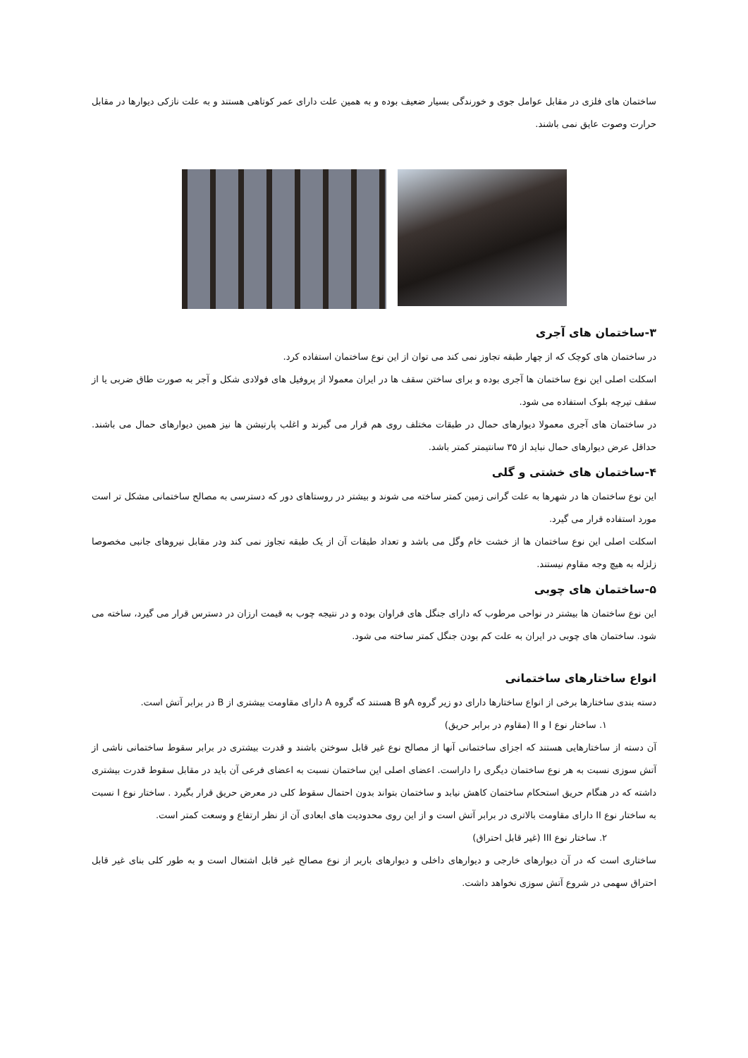ساختمان های فلزی در مقابل عوامل جوی و خورندگی بسیار ضعیف بوده و به همین علت دارای عمر کوتاهی هستند و به علت نازکی دیوارها در مقابل حرارت وصوت عایق نمی باشند.
۳-ساختمان های آجری
در ساختمان های کوچک که از چهار طبقه تجاوز نمی کند می توان از این نوع ساختمان استفاده کرد.
اسکلت اصلی این نوع ساختمان ها آجری بوده و برای ساختن سقف ها در ایران معمولا از پروفیل های فولادی شکل و آجر به صورت طاق ضربی یا از سقف تیرچه بلوک استفاده می شود.
در ساختمان های آجری معمولا دیوارهای حمال در طبقات مختلف روی هم قرار می گیرند و اغلب پارتیشن ها نیز همین دیوارهای حمال می باشند. حداقل عرض دیوارهای حمال نباید از ۳۵ سانتیمتر کمتر باشد.
۴-ساختمان های خشتی و گلی
این نوع ساختمان ها در شهرها به علت گرانی زمین کمتر ساخته می شوند و بیشتر در روستاهای دور که دسترسی به مصالح ساختمانی مشکل تر است مورد استفاده قرار می گیرد.
اسکلت اصلی این نوع ساختمان ها از خشت خام وگل می باشد و تعداد طبقات آن از یک طبقه تجاوز نمی کند ودر مقابل نیروهای جانبی مخصوصا زلزله به هیچ وجه مقاوم نیستند.
۵-ساختمان های چوبی
این نوع ساختمان ها بیشتر در نواحی مرطوب که دارای جنگل های فراوان بوده و در نتیجه چوب به قیمت ارزان در دسترس قرار می گیرد، ساخته می شود. ساختمان های چوبی در ایران به علت کم بودن جنگل کمتر ساخته می شود.
انواع ساختارهای ساختمانی
دسته بندی ساختارها برخی از انواع ساختارها دارای دو زیر گروه Aو B هستند که گروه A دارای مقاومت بیشتری از B در برابر آتش است.
۱. ساختار نوع I و II (مقاوم در برابر حریق)
آن دسته از ساختارهایی هستند که اجزای ساختمانی آنها از مصالح نوع غیر قابل سوختن باشند و قدرت بیشتری در برابر سقوط ساختمانی ناشی از آتش سوزی نسبت به هر نوع ساختمان دیگری را داراست. اعضای اصلی این ساختمان نسبت به اعضای فرعی آن باید در مقابل سقوط قدرت بیشتری داشته که در هنگام حریق استحکام ساختمان کاهش نیابد و ساختمان بتواند بدون احتمال سقوط کلی در معرض حریق قرار بگیرد . ساختار نوع I نسبت به ساختار نوع II دارای مقاومت بالاتری در برابر آتش است و از این روی محدودیت های ابعادی آن از نظر ارتفاع و وسعت کمتر است.
۲. ساختار نوع III (غیر قابل احتراق)
ساختاری است که در آن دیوارهای خارجی و دیوارهای داخلی و دیوارهای باربر از نوع مصالح غیر قابل اشتعال است و به طور کلی بنای غیر قابل احتراق سهمی در شروع آتش سوزی نخواهد داشت.